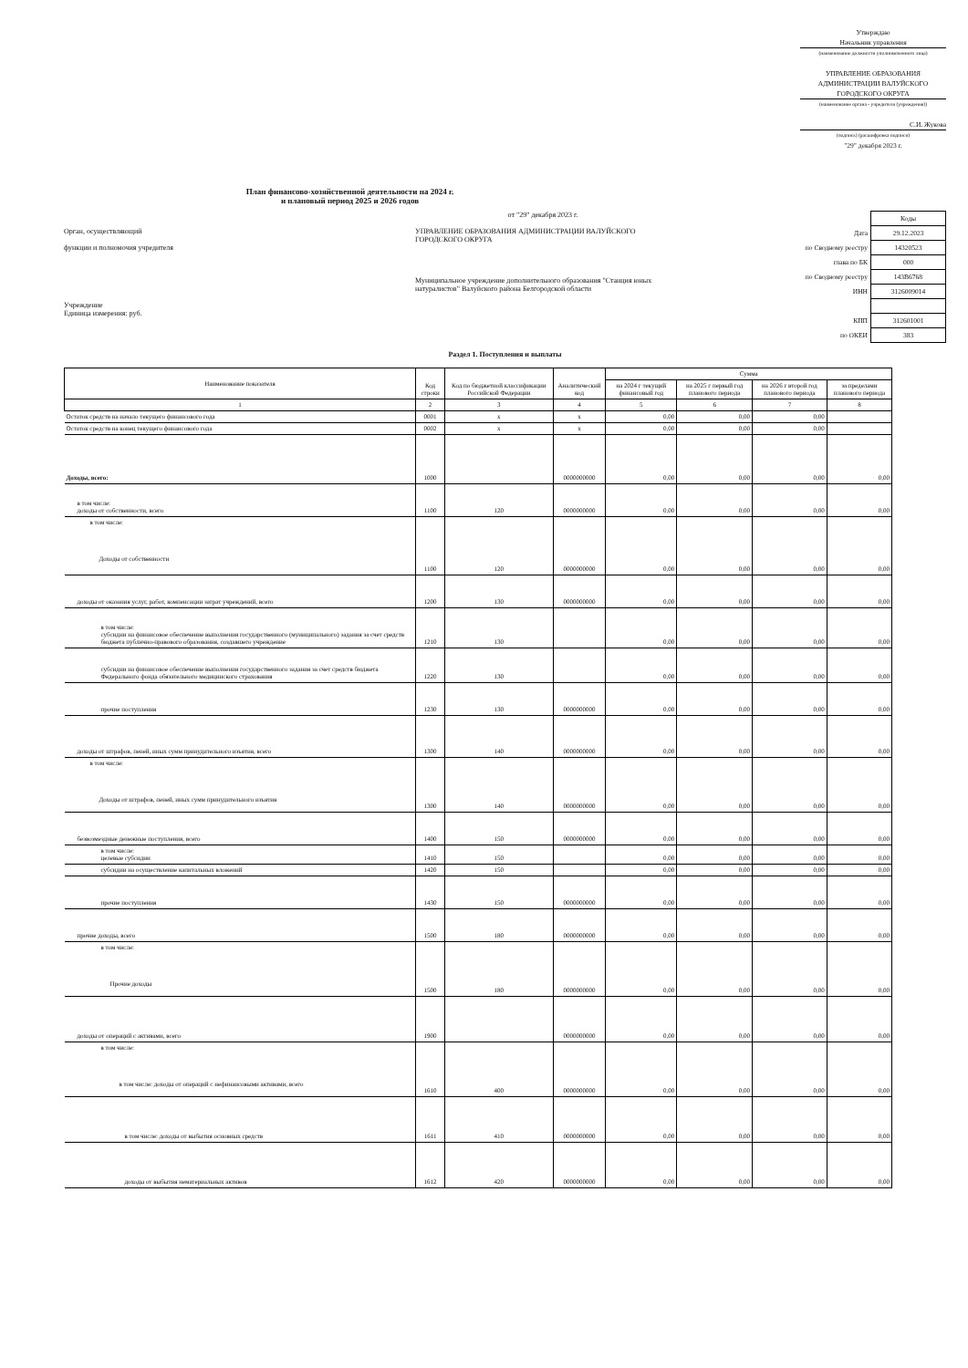Утверждаю
Начальник управления
(наименование должности уполномоченного лица)
УПРАВЛЕНИЕ ОБРАЗОВАНИЯ АДМИНИСТРАЦИИ ВАЛУЙСКОГО ГОРОДСКОГО ОКРУГА
(наименование органа - учредителя (учреждения))
С.И. Жукова
(подпись) (расшифровка подписи)
"29" декабря 2023 г.
План финансово-хозяйственной деятельности на 2024 г.
и плановый период 2025 и 2026 годов
Орган, осуществляющий
функции и полномочия учредителя
Учреждение
Единица измерения: руб.
от "29" декабря 2023 г.
УПРАВЛЕНИЕ ОБРАЗОВАНИЯ АДМИНИСТРАЦИИ ВАЛУЙСКОГО ГОРОДСКОГО ОКРУГА
Муниципальное учреждение дополнительного образования "Станция юных натуралистов" Валуйского района Белгородской области
| | Коды |
| Дата | 29.12.2023 |
| по Сводному реестру | 14320523 |
| глава по БК | 000 |
| по Сводному реестру | 143В6768 |
| ИНН | 3126009014 |
| КПП | 312601001 |
| по ОКЕИ | 383 |
Раздел 1. Поступления и выплаты
| Наименование показателя | Код строки | Код по бюджетной классификации Российской Федерации | Аналитический код | Сумма | | | |
| --- | --- | --- | --- | --- | --- | --- | --- |
| | | | | на 2024 г текущий финансовый год | на 2025 г первый год планового периода | на 2026 г второй год планового периода | за пределами планового периода |
| 1 | 2 | 3 | 4 | 5 | 6 | 7 | 8 |
| Остаток средств на начало текущего финансового года | 0001 | x | x | 0,00 | 0,00 | 0,00 | |
| Остаток средств на конец текущего финансового года | 0002 | x | x | 0,00 | 0,00 | 0,00 | |
| Доходы, всего: | 1000 | | 0000000000 | 0,00 | 0,00 | 0,00 | 0,00 |
| в том числе: доходы от собственности, всего | 1100 | 120 | 0000000000 | 0,00 | 0,00 | 0,00 | 0,00 |
| в том числе: Доходы от собственности | 1100 | 120 | 0000000000 | 0,00 | 0,00 | 0,00 | 0,00 |
| доходы от оказания услуг, работ, компенсации затрат учреждений, всего | 1200 | 130 | 0000000000 | 0,00 | 0,00 | 0,00 | 0,00 |
| в том числе: субсидии на финансовое обеспечение выполнения государственного (муниципального) задания за счет средств бюджета публично-правового образования, создавшего учреждение | 1210 | 130 | | 0,00 | 0,00 | 0,00 | 0,00 |
| субсидии на финансовое обеспечение выполнения государственного задания за счет средств бюджета Федерального фонда обязательного медицинского страхования | 1220 | 130 | | 0,00 | 0,00 | 0,00 | 0,00 |
| прочие поступления | 1230 | 130 | 0000000000 | 0,00 | 0,00 | 0,00 | 0,00 |
| доходы от штрафов, пеней, иных сумм принудительного изъятия, всего | 1300 | 140 | 0000000000 | 0,00 | 0,00 | 0,00 | 0,00 |
| в том числе: Доходы от штрафов, пеней, иных сумм принудительного изъятия | 1300 | 140 | 0000000000 | 0,00 | 0,00 | 0,00 | 0,00 |
| безвозмездные денежные поступления, всего | 1400 | 150 | 0000000000 | 0,00 | 0,00 | 0,00 | 0,00 |
| в том числе: целевые субсидии | 1410 | 150 | | 0,00 | 0,00 | 0,00 | 0,00 |
| субсидии на осуществление капитальных вложений | 1420 | 150 | | 0,00 | 0,00 | 0,00 | 0,00 |
| прочие поступления | 1430 | 150 | 0000000000 | 0,00 | 0,00 | 0,00 | 0,00 |
| прочие доходы, всего | 1500 | 180 | 0000000000 | 0,00 | 0,00 | 0,00 | 0,00 |
| в том числе: Прочие доходы | 1500 | 180 | 0000000000 | 0,00 | 0,00 | 0,00 | 0,00 |
| доходы от операций с активами, всего | 1900 | | 0000000000 | 0,00 | 0,00 | 0,00 | 0,00 |
| в том числе: в том числе: доходы от операций с нефинансовыми активами, всего | 1610 | 400 | 0000000000 | 0,00 | 0,00 | 0,00 | 0,00 |
| в том числе: доходы от выбытия основных средств | 1611 | 410 | 0000000000 | 0,00 | 0,00 | 0,00 | 0,00 |
| доходы от выбытия нематериальных активов | 1612 | 420 | 0000000000 | 0,00 | 0,00 | 0,00 | 0,00 |